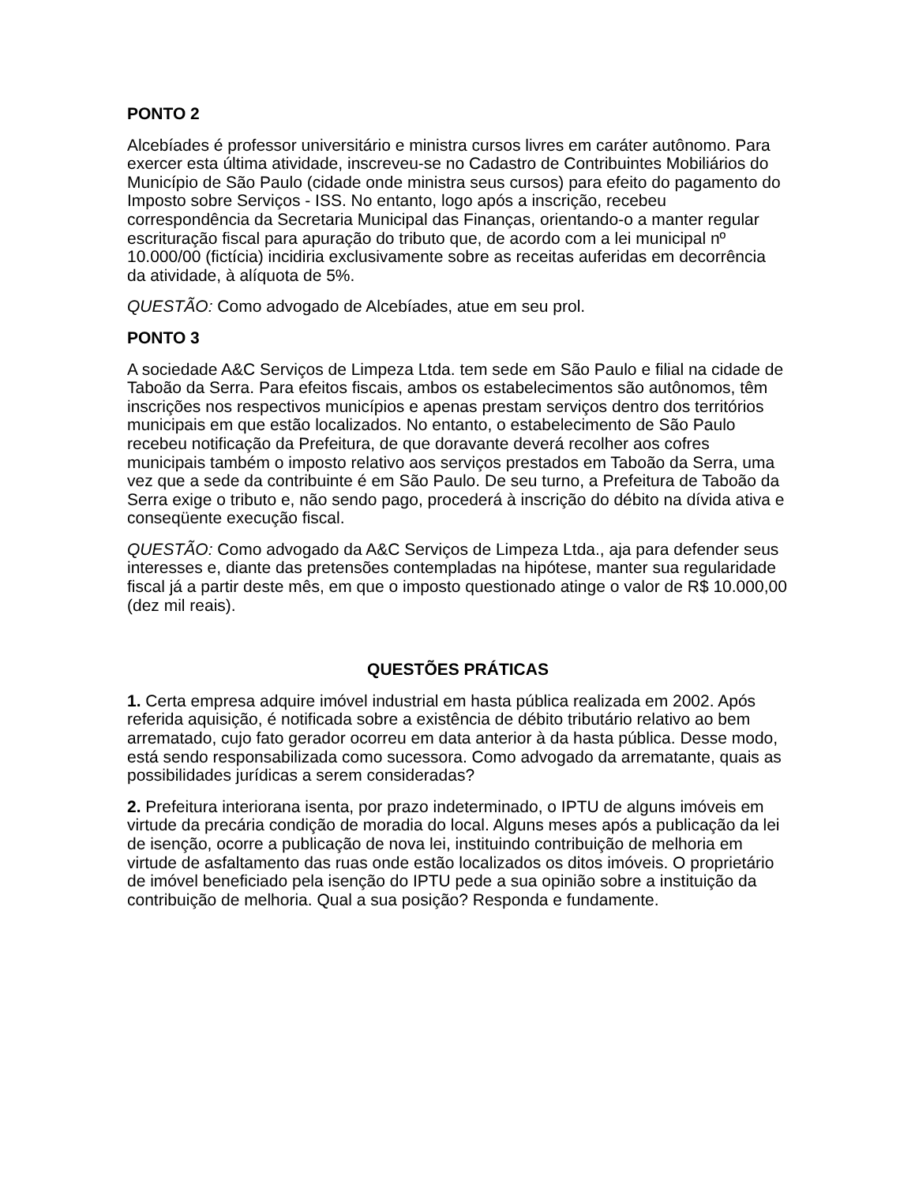PONTO 2
Alcebíades é professor universitário e ministra cursos livres em caráter autônomo. Para exercer esta última atividade, inscreveu-se no Cadastro de Contribuintes Mobiliários do Município de São Paulo (cidade onde ministra seus cursos) para efeito do pagamento do Imposto sobre Serviços - ISS. No entanto, logo após a inscrição, recebeu correspondência da Secretaria Municipal das Finanças, orientando-o a manter regular escrituração fiscal para apuração do tributo que, de acordo com a lei municipal nº 10.000/00 (fictícia) incidiria exclusivamente sobre as receitas auferidas em decorrência da atividade, à alíquota de 5%.
QUESTÃO: Como advogado de Alcebíades, atue em seu prol.
PONTO 3
A sociedade A&C Serviços de Limpeza Ltda. tem sede em São Paulo e filial na cidade de Taboão da Serra. Para efeitos fiscais, ambos os estabelecimentos são autônomos, têm inscrições nos respectivos municípios e apenas prestam serviços dentro dos territórios municipais em que estão localizados. No entanto, o estabelecimento de São Paulo recebeu notificação da Prefeitura, de que doravante deverá recolher aos cofres municipais também o imposto relativo aos serviços prestados em Taboão da Serra, uma vez que a sede da contribuinte é em São Paulo. De seu turno, a Prefeitura de Taboão da Serra exige o tributo e, não sendo pago, procederá à inscrição do débito na dívida ativa e conseqüente execução fiscal.
QUESTÃO: Como advogado da A&C Serviços de Limpeza Ltda., aja para defender seus interesses e, diante das pretensões contempladas na hipótese, manter sua regularidade fiscal já a partir deste mês, em que o imposto questionado atinge o valor de R$ 10.000,00 (dez mil reais).
QUESTÕES PRÁTICAS
1. Certa empresa adquire imóvel industrial em hasta pública realizada em 2002. Após referida aquisição, é notificada sobre a existência de débito tributário relativo ao bem arrematado, cujo fato gerador ocorreu em data anterior à da hasta pública. Desse modo, está sendo responsabilizada como sucessora. Como advogado da arrematante, quais as possibilidades jurídicas a serem consideradas?
2. Prefeitura interiorana isenta, por prazo indeterminado, o IPTU de alguns imóveis em virtude da precária condição de moradia do local. Alguns meses após a publicação da lei de isenção, ocorre a publicação de nova lei, instituindo contribuição de melhoria em virtude de asfaltamento das ruas onde estão localizados os ditos imóveis. O proprietário de imóvel beneficiado pela isenção do IPTU pede a sua opinião sobre a instituição da contribuição de melhoria. Qual a sua posição? Responda e fundamente.